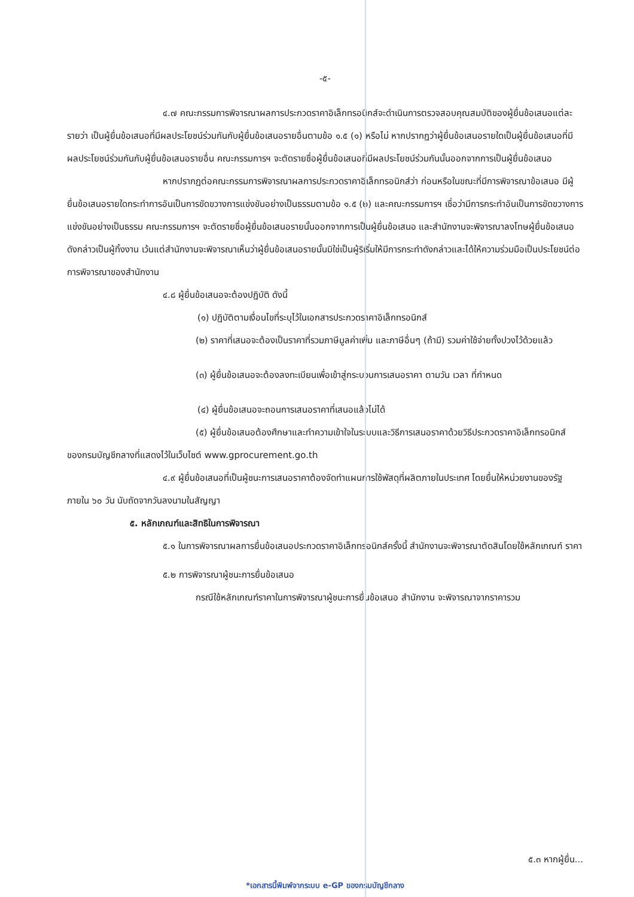-๕-
๔.๗ คณะกรรมการพิจารณาผลการประกวดราคาอิเล็กทรอนิกส์จะดำเนินการตรวจสอบคุณสมบัติของผู้ยื่นข้อเสนอแต่ละรายว่า เป็นผู้ยื่นข้อเสนอที่มีผลประโยชน์ร่วมกันกับผู้ยื่นข้อเสนอรายอื่นตามข้อ ๑.๕ (๑) หรือไม่ หากปรากฏว่าผู้ยื่นข้อเสนอรายใดเป็นผู้ยื่นข้อเสนอที่มีผลประโยชน์ร่วมกันกับผู้ยื่นข้อเสนอรายอื่น คณะกรรมการฯ จะตัดรายชื่อผู้ยื่นข้อเสนอที่มีผลประโยชน์ร่วมกันนั้นออกจากการเป็นผู้ยื่นข้อเสนอ
หากปรากฏต่อคณะกรรมการพิจารณาผลการประกวดราคาอิเล็กทรอนิกส์ว่า ก่อนหรือในขณะที่มีการพิจารณาข้อเสนอ มีผู้ยื่นข้อเสนอรายใดกระทำการอันเป็นการขัดขวางการแข่งขันอย่างเป็นธรรมตามข้อ ๑.๕ (๒) และคณะกรรมการฯ เชื่อว่ามีการกระทำอันเป็นการขัดขวางการแข่งขันอย่างเป็นธรรม คณะกรรมการฯ จะตัดรายชื่อผู้ยื่นข้อเสนอรายนั้นออกจากการเป็นผู้ยื่นข้อเสนอ และสำนักงานจะพิจารณาลงโทษผู้ยื่นข้อเสนอดังกล่าวเป็นผู้ทิ้งงาน เว้นแต่สำนักงานจะพิจารณาเห็นว่าผู้ยื่นข้อเสนอรายนั้นมิใช่เป็นผู้ริเริ่มให้มีการกระทำดังกล่าวและได้ให้ความร่วมมือเป็นประโยชน์ต่อการพิจารณาของสำนักงาน
๔.๘ ผู้ยื่นข้อเสนอจะต้องปฏิบัติ ดังนี้
(๑) ปฏิบัติตามเงื่อนไขที่ระบุไว้ในเอกสารประกวดราคาอิเล็กทรอนิกส์
(๒) ราคาที่เสนอจะต้องเป็นราคาที่รวมภาษีมูลค่าเพิ่ม และภาษีอื่นๆ (ถ้ามี) รวมค่าใช้จ่ายทั้งปวงไว้ด้วยแล้ว
(๓) ผู้ยื่นข้อเสนอจะต้องลงทะเบียนเพื่อเข้าสู่กระบวนการเสนอราคา ตามวัน เวลา ที่กำหนด
(๔) ผู้ยื่นข้อเสนอจะถอนการเสนอราคาที่เสนอแล้วไม่ได้
(๕) ผู้ยื่นข้อเสนอต้องศึกษาและทำความเข้าใจในระบบและวิธีการเสนอราคาด้วยวิธีประกวดราคาอิเล็กทรอนิกส์ ของกรมบัญชีกลางที่แสดงไว้ในเว็บไซต์ www.gprocurement.go.th
๔.๙ ผู้ยื่นข้อเสนอที่เป็นผู้ชนะการเสนอราคาต้องจัดทำแผนการใช้พัสดุที่ผลิตภายในประเทศ โดยยื่นให้หน่วยงานของรัฐภายใน ๖๐ วัน นับถัดจากวันลงนามในสัญญา
๕. หลักเกณฑ์และสิทธิในการพิจารณา
๕.๑ ในการพิจารณาผลการยื่นข้อเสนอประกวดราคาอิเล็กทรอนิกส์ครั้งนี้ สำนักงานจะพิจารณาตัดสินโดยใช้หลักเกณฑ์ ราคา
๕.๒ การพิจารณาผู้ชนะการยื่นข้อเสนอ
กรณีใช้หลักเกณฑ์ราคาในการพิจารณาผู้ชนะการยื่นข้อเสนอ สำนักงาน จะพิจารณาจากราคารวม
๕.๓ หากผู้ยื่น...
*เอกสารนี้พิมพ์จากระบบ e-GP ของกรมบัญชีกลาง